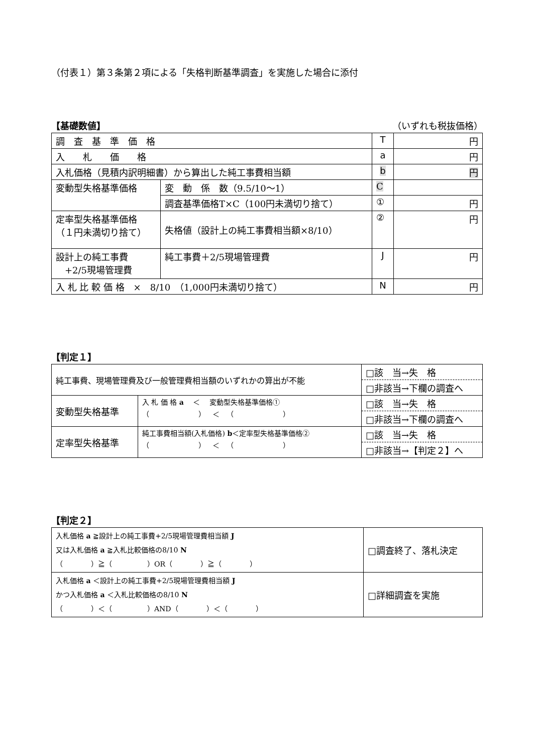（付表１）第３条第２項による「失格判断基準調査」を実施した場合に添付
【基礎数値】 （いずれも税抜価格）
| 調 査 基 準 価 格 | | T | 円 |
| 入 札 価 格 | | a | 円 |
| 入札価格（見積内訳明細書）から算出した純工事費相当額 | | b | 円 |
| 変動型失格基準価格 | 変 動 係 数（9.5/10～1） | C | |
| | 調査基準価格T×C（100円未満切り捨て） | ① | 円 |
| 定率型失格基準価格 （１円未満切り捨て） | 失格値（設計上の純工事費相当額×8/10） | ② | 円 |
| 設計上の純工事費 +2/5現場管理費 | 純工事費＋2/5現場管理費 | J | 円 |
| 入 札 比 較 価 格 × 8/10 （1,000円未満切り捨て） | | N | 円 |
【判定１】
| 純工事費、現場管理費及び一般管理費相当額のいずれかの算出が不能 | | □該 当→失 格 □非該当→下欄の調査へ |
| 変動型失格基準 | 入 札 価 格 a ＜ 変動型失格基準価格① （ ） ＜ （ ） | □該 当→失 格 □非該当→下欄の調査へ |
| 定率型失格基準 | 純工事費相当額(入札価格) b ＜定率型失格基準価格② （ ） ＜ （ ） | □該 当→失 格 □非該当→【判定２】へ |
【判定２】
| 入札価格 a ≧設計上の純工事費+2/5現場管理費相当額 J 又は入札価格 a ≧入札比較価格の8/10 N （ ）≧（ ）OR（ ）≧（ ） | □調査終了、落札決定 |
| 入札価格 a ＜設計上の純工事費+2/5現場管理費相当額 J かつ入札価格 a ＜入札比較価格の8/10 N （ ）＜（ ）AND（ ）＜（ ） | □詳細調査を実施 |